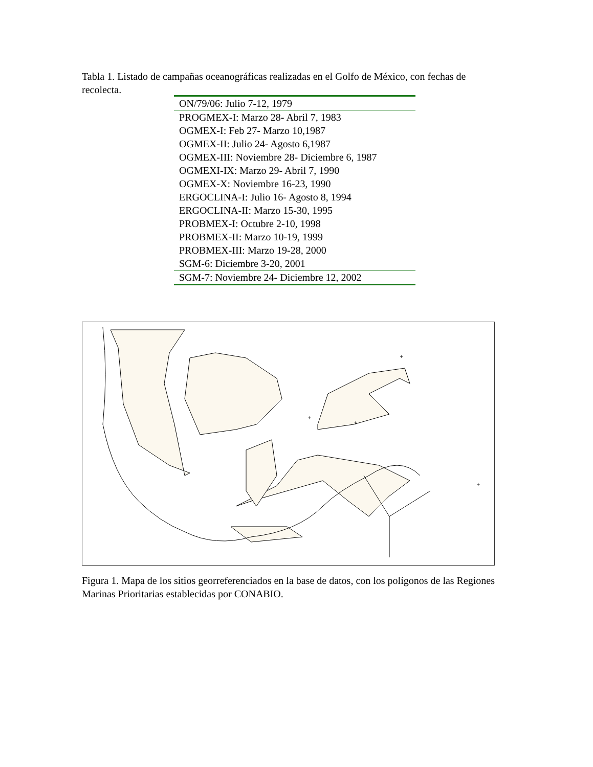Tabla 1. Listado de campañas oceanográficas realizadas en el Golfo de México, con fechas de recolecta.
| ON/79/06: Julio 7-12, 1979 |
| PROGMEX-I: Marzo 28- Abril 7, 1983 |
| OGMEX-I: Feb 27- Marzo 10,1987 |
| OGMEX-II: Julio 24- Agosto 6,1987 |
| OGMEX-III: Noviembre 28- Diciembre 6, 1987 |
| OGMEXI-IX: Marzo 29- Abril 7, 1990 |
| OGMEX-X: Noviembre 16-23, 1990 |
| ERGOCLINA-I: Julio 16- Agosto 8, 1994 |
| ERGOCLINA-II: Marzo 15-30, 1995 |
| PROBMEX-I: Octubre 2-10, 1998 |
| PROBMEX-II: Marzo 10-19, 1999 |
| PROBMEX-III: Marzo 19-28, 2000 |
| SGM-6: Diciembre 3-20, 2001 |
| SGM-7: Noviembre 24- Diciembre 12, 2002 |
+
+
+
+
Figura 1. Mapa de los sitios georreferenciados en la base de datos, con los polígonos de las Regiones Marinas Prioritarias establecidas por CONABIO.